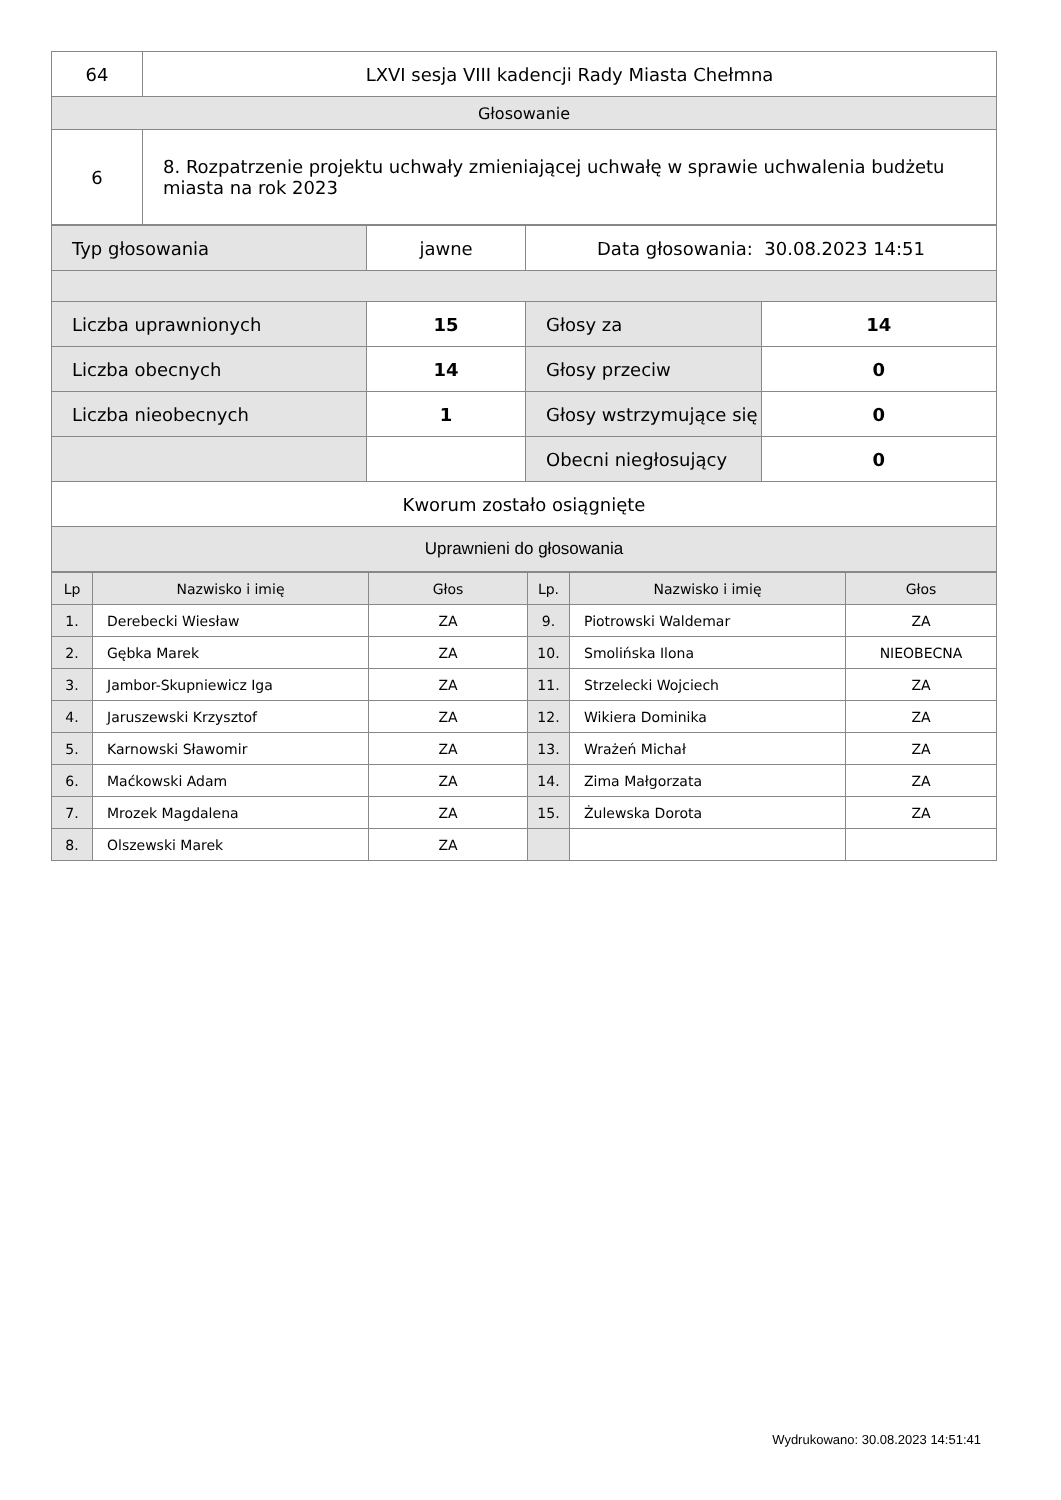| 64 | LXVI sesja VIII kadencji Rady Miasta Chełmna |
| Głosowanie | |
| 6 | 8. Rozpatrzenie projektu uchwały zmieniającej uchwałę w sprawie uchwalenia budżetu miasta na rok 2023 |
| Typ głosowania | jawne | Data głosowania: 30.08.2023 14:51 | |
| Liczba uprawnionych | 15 | Głosy za | 14 |
| Liczba obecnych | 14 | Głosy przeciw | 0 |
| Liczba nieobecnych | 1 | Głosy wstrzymujące się | 0 |
| | | Obecni niegłosujący | 0 |
| Kworum zostało osiągnięte | | | |
| Uprawnieni do głosowania | | | |
| Lp | Nazwisko i imię | Głos | Lp. | Nazwisko i imię | Głos |
| 1. | Derebecki Wiesław | ZA | 9. | Piotrowski Waldemar | ZA |
| 2. | Gębka Marek | ZA | 10. | Smolińska Ilona | NIEOBECNA |
| 3. | Jambor-Skupniewicz Iga | ZA | 11. | Strzelecki Wojciech | ZA |
| 4. | Jaruszewski Krzysztof | ZA | 12. | Wikiera Dominika | ZA |
| 5. | Karnowski Sławomir | ZA | 13. | Wrażeń Michał | ZA |
| 6. | Maćkowski Adam | ZA | 14. | Zima Małgorzata | ZA |
| 7. | Mrozek Magdalena | ZA | 15. | Żulewska Dorota | ZA |
| 8. | Olszewski Marek | ZA | | | |
Wydrukowano: 30.08.2023 14:51:41